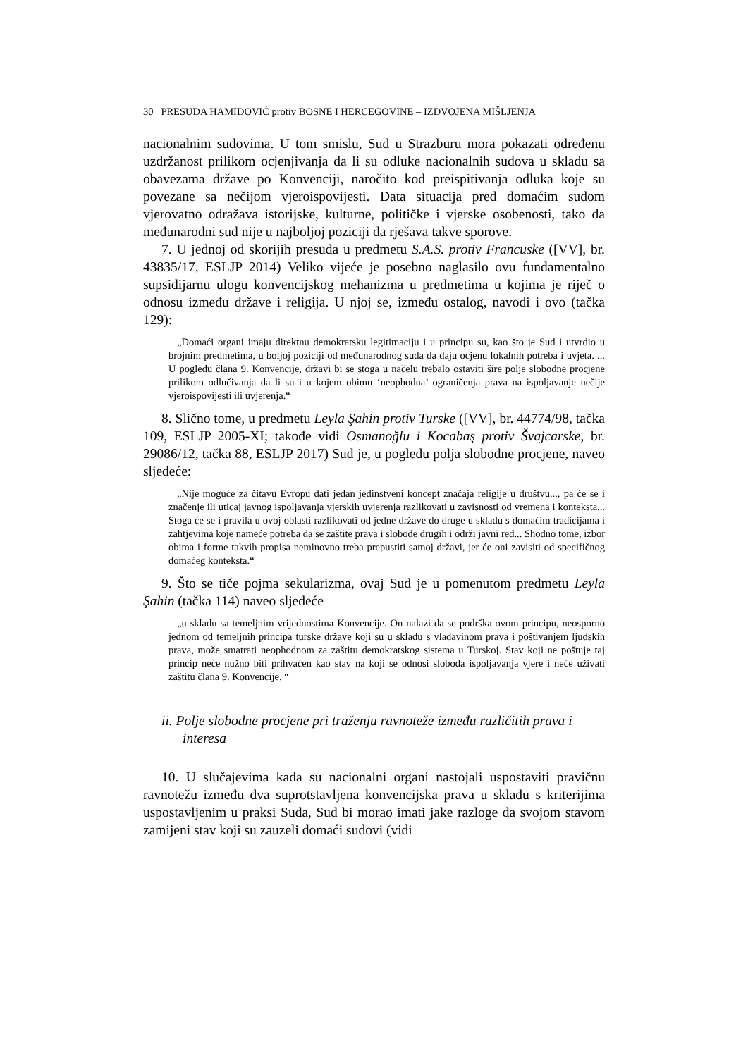30 PRESUDA HAMIDOVIĆ protiv BOSNE I HERCEGOVINE – IZDVOJENA MIŠLJENJA
nacionalnim sudovima. U tom smislu, Sud u Strazburu mora pokazati određenu uzdržanost prilikom ocjenjivanja da li su odluke nacionalnih sudova u skladu sa obavezama države po Konvenciji, naročito kod preispitivanja odluka koje su povezane sa nečijom vjeroispovijesti. Data situacija pred domaćim sudom vjerovatno odražava istorijske, kulturne, političke i vjerske osobenosti, tako da međunarodni sud nije u najboljoj poziciji da rješava takve sporove.
7. U jednoj od skorijih presuda u predmetu S.A.S. protiv Francuske ([VV], br. 43835/17, ESLJP 2014) Veliko vijeće je posebno naglasilo ovu fundamentalno supsidijarnu ulogu konvencijskog mehanizma u predmetima u kojima je riječ o odnosu između države i religija. U njoj se, između ostalog, navodi i ovo (tačka 129):
„Domaći organi imaju direktnu demokratsku legitimaciju i u principu su, kao što je Sud i utvrdio u brojnim predmetima, u boljoj poziciji od međunarodnog suda da daju ocjenu lokalnih potreba i uvjeta. ... U pogledu člana 9. Konvencije, državi bi se stoga u načelu trebalo ostaviti šire polje slobodne procjene prilikom odlučivanja da li su i u kojem obimu ‘neophodna’ ograničenja prava na ispoljavanje nečije vjeroispovijesti ili uvjerenja.“
8. Slično tome, u predmetu Leyla Şahin protiv Turske ([VV], br. 44774/98, tačka 109, ESLJP 2005-XI; takođe vidi Osmanoğlu i Kocabaş protiv Švajcarske, br. 29086/12, tačka 88, ESLJP 2017) Sud je, u pogledu polja slobodne procjene, naveo sljedeće:
„Nije moguće za čitavu Evropu dati jedan jedinstveni koncept značaja religije u društvu..., pa će se i značenje ili uticaj javnog ispoljavanja vjerskih uvjerenja razlikovati u zavisnosti od vremena i konteksta... Stoga će se i pravila u ovoj oblasti razlikovati od jedne države do druge u skladu s domaćim tradicijama i zahtjevima koje nameće potreba da se zaštite prava i slobode drugih i održi javni red... Shodno tome, izbor obima i forme takvih propisa neminovno treba prepustiti samoj državi, jer će oni zavisiti od specifičnog domaćeg konteksta.“
9. Što se tiče pojma sekularizma, ovaj Sud je u pomenutom predmetu Leyla Şahin (tačka 114) naveo sljedeće
„u skladu sa temeljnim vrijednostima Konvencije. On nalazi da se podrška ovom principu, neosporno jednom od temeljnih principa turske države koji su u skladu s vladavinom prava i poštivanjem ljudskih prava, može smatrati neophodnom za zaštitu demokratskog sistema u Turskoj. Stav koji ne poštuje taj princip neće nužno biti prihvaćen kao stav na koji se odnosi sloboda ispoljavanja vjere i neće uživati zaštitu člana 9. Konvencije. “
ii. Polje slobodne procjene pri traženju ravnoteže između različitih prava i interesa
10. U slučajevima kada su nacionalni organi nastojali uspostaviti pravičnu ravnotežu između dva suprotstavljena konvencijska prava u skladu s kriterijima uspostavljenim u praksi Suda, Sud bi morao imati jake razloge da svojom stavom zamijeni stav koji su zauzeli domaći sudovi (vidi